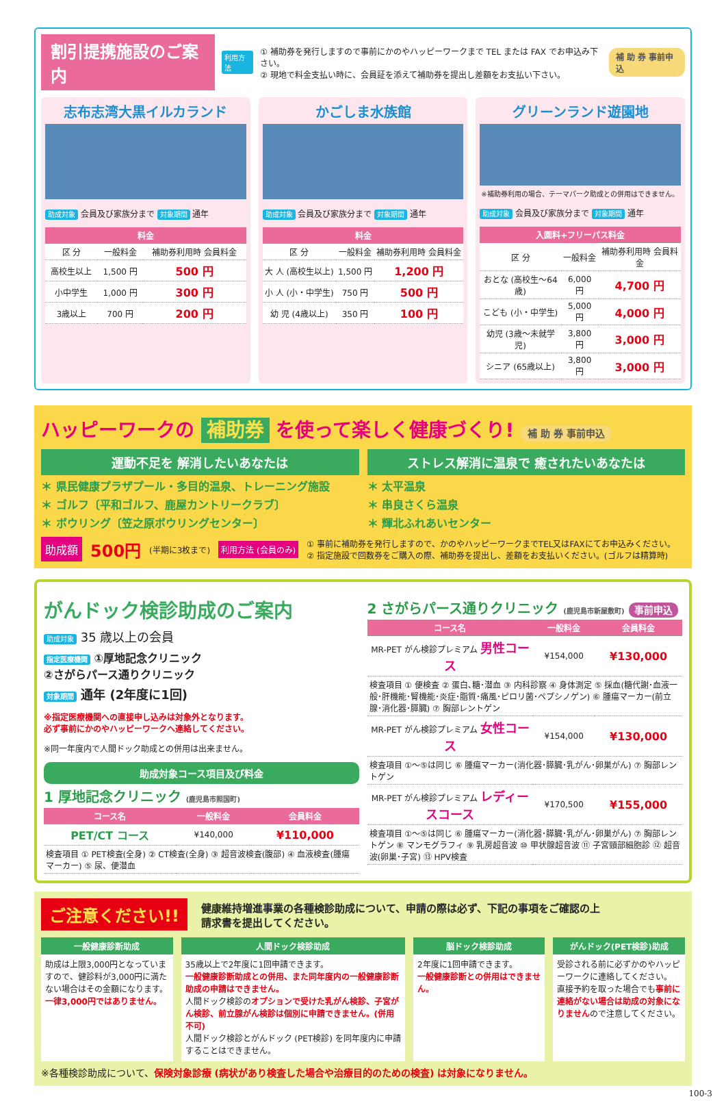割引提携施設のご案内
利用方法
① 補助券を発行しますので事前にかのやハッピーワークまで TEL または FAX でお申込み下さい。
② 現地で料金支払い時に、会員証を添えて補助券を提出し差額をお支払い下さい。
補 助 券 事前申込
志布志湾大黒イルカランド
助成対象 会員及び家族分まで 対象期間 通年
| 料金 | | |
| --- | --- | --- |
| 区 分 | 一般料金 | 補助券利用時 会員料金 |
| 高校生以上 | 1,500 円 | 500 円 |
| 小中学生 | 1,000 円 | 300 円 |
| 3歳以上 | 700 円 | 200 円 |
かごしま水族館
助成対象 会員及び家族分まで 対象期間 通年
| 料金 | | |
| --- | --- | --- |
| 区 分 | 一般料金 | 補助券利用時 会員料金 |
| 大 人 (高校生以上) | 1,500 円 | 1,200 円 |
| 小 人 (小・中学生) | 750 円 | 500 円 |
| 幼 児 (4歳以上) | 350 円 | 100 円 |
グリーンランド遊園地
※補助券利用の場合、テーマパーク助成との併用はできません。
助成対象 会員及び家族分まで 対象期間 通年
| 入園料+フリーパス料金 | | |
| --- | --- | --- |
| 区 分 | 一般料金 | 補助券利用時 会員料金 |
| おとな (高校生～64歳) | 6,000 円 | 4,700 円 |
| こども (小・中学生) | 5,000 円 | 4,000 円 |
| 幼児 (3歳～未就学児) | 3,800 円 | 3,000 円 |
| シニア (65歳以上) | 3,800 円 | 3,000 円 |
ハッピーワークの 補助券 を使って楽しく健康づくり! 補 助 券 事前申込
運動不足を 解消したいあなたは
＊ 県民健康プラザプール・多目的温泉、トレーニング施設
＊ ゴルフ〔平和ゴルフ、鹿屋カントリークラブ〕
＊ ボウリング〔笠之原ボウリングセンター〕
ストレス解消に温泉で 癒されたいあなたは
＊ 太平温泉
＊ 串良さくら温泉
＊ 輝北ふれあいセンター
助成額 500円 (半期に3枚まで) 利用方法 (会員のみ)
① 事前に補助券を発行しますので、かのやハッピーワークまでTEL又はFAXにてお申込みください。
② 指定施設で回数券をご購入の際、補助券を提出し、差額をお支払いください。(ゴルフは精算時)
がんドック検診助成のご案内
助成対象 35 歳以上の会員
指定医療機関 ①厚地記念クリニック
②さがらパース通りクリニック
対象期間 通年 (2年度に1回)
※指定医療機関への直接申し込みは対象外となります。
必ず事前にかのやハッピーワークへ連絡してください。
※同一年度内で人間ドック助成との併用は出来ません。
助成対象コース項目及び料金
1 厚地記念クリニック (鹿児島市照国町)
| コース名 | 一般料金 | 会員料金 |
| --- | --- | --- |
| PET/CT コース | ¥140,000 | ¥110,000 |
| 検査項目 ① PET検査(全身) ② CT検査(全身) ③ 超音波検査(腹部) ④ 血液検査(腫瘍マーカー) ⑤ 尿、便潜血 | | |
2 さがらパース通りクリニック (鹿児島市新屋敷町) 事前申込
| コース名 | 一般料金 | 会員料金 |
| --- | --- | --- |
| MR-PET がん検診プレミアム 男性コース | ¥154,000 | ¥130,000 |
| 検査項目 ① 便検査 ② 蛋白､糖･潜血 ③ 内科診察 ④ 身体測定 ⑤ 採血(糖代謝･血液一般･肝機能･腎機能･炎症･脂質･痛風･ピロリ菌･ペプシノゲン) ⑥ 腫瘍マーカー(前立腺･消化器･膵臓) ⑦ 胸部レントゲン | | |
| MR-PET がん検診プレミアム 女性コース | ¥154,000 | ¥130,000 |
| 検査項目 ①～⑤は同じ ⑥ 腫瘍マーカー(消化器･膵臓･乳がん･卵巣がん) ⑦ 胸部レントゲン | | |
| MR-PET がん検診プレミアム レディースコース | ¥170,500 | ¥155,000 |
| 検査項目 ①～⑤は同じ ⑥ 腫瘍マーカー(消化器･膵臓･乳がん･卵巣がん) ⑦ 胸部レントゲン ⑧ マンモグラフィ ⑨ 乳房超音波 ⑩ 甲状腺超音波 ⑪ 子宮頸部細胞診 ⑫ 超音波(卵巣･子宮) ⑬ HPV検査 | | |
ご注意ください!! 健康維持増進事業の各種検診助成について、申請の際は必ず、下記の事項をご確認の上
請求書を提出してください。
一般健康診断助成
助成は上限3,000円となっていますので、健診料が3,000円に満たない場合はその金額になります。一律3,000円ではありません。
人間ドック検診助成
35歳以上で2年度に1回申請できます。
一般健康診断助成との併用、また同年度内の一般健康診断助成の申請はできません。
人間ドック検診のオプションで受けた乳がん検診、子宮がん検診、前立腺がん検診は個別に申請できません。(併用不可)
人間ドック検診とがんドック (PET検診) を同年度内に申請することはできません。
脳ドック検診助成
2年度に1回申請できます。
一般健康診断との併用はできません。
がんドック(PET検診)助成
受診される前に必ずかのやハッピーワークに連絡してください。
直接予約を取った場合でも事前に連絡がない場合は助成の対象になりませんので注意してください。
※各種検診助成について、保険対象診療 (病状があり検査した場合や治療目的のための検査) は対象になりません。
100-3